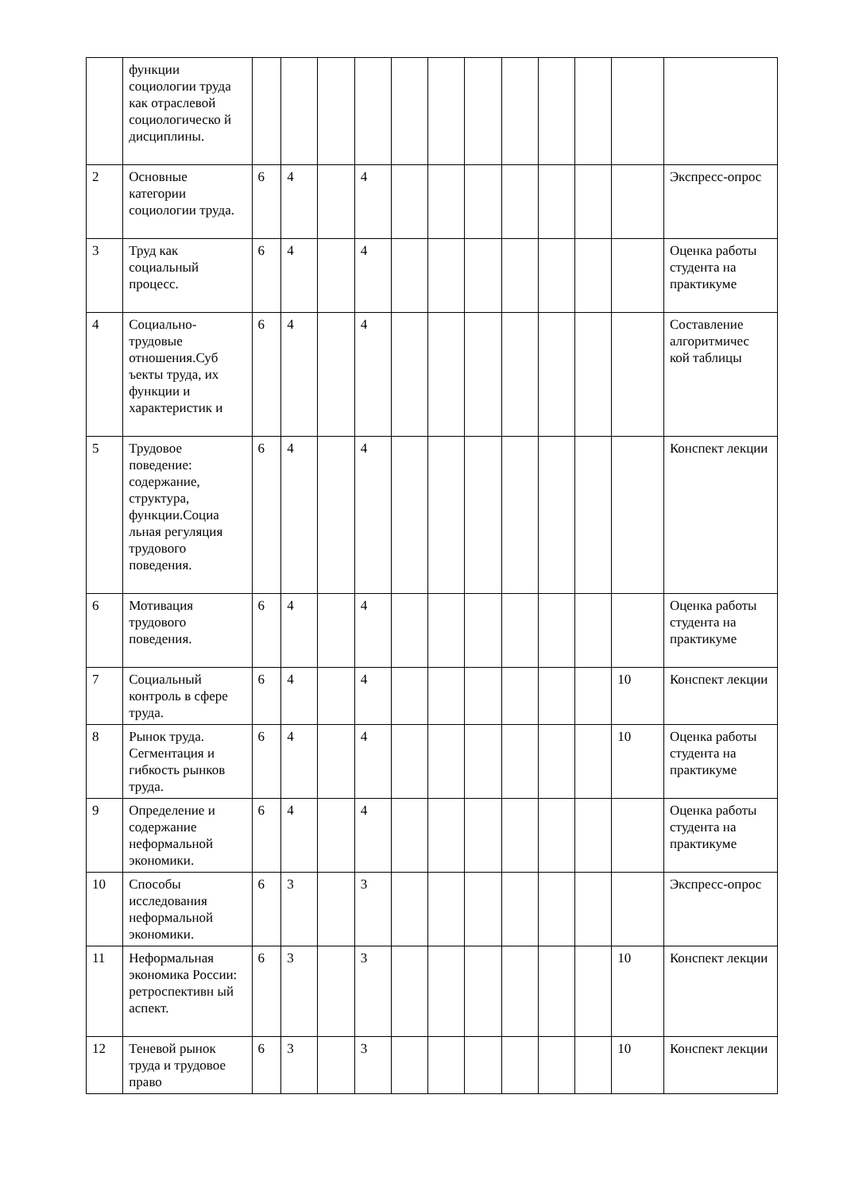| | функции социологии труда как отраслевой социологическо й дисциплины. | | | | | | | | | | | | |
| 2 | Основные категории социологии труда. | 6 | 4 | | 4 | | | | | | | | Экспресс-опрос |
| 3 | Труд как социальный процесс. | 6 | 4 | | 4 | | | | | | | | Оценка работы студента на практикуме |
| 4 | Социально-трудовые отношения.Суб ъекты труда, их функции и характеристик и | 6 | 4 | | 4 | | | | | | | | Составление алгоритмичес кой таблицы |
| 5 | Трудовое поведение: содержание, структура, функции.Социа льная регуляция трудового поведения. | 6 | 4 | | 4 | | | | | | | | Конспект лекции |
| 6 | Мотивация трудового поведения. | 6 | 4 | | 4 | | | | | | | | Оценка работы студента на практикуме |
| 7 | Социальный контроль в сфере труда. | 6 | 4 | | 4 | | | | | | | 10 | Конспект лекции |
| 8 | Рынок труда. Сегментация и гибкость рынков труда. | 6 | 4 | | 4 | | | | | | | 10 | Оценка работы студента на практикуме |
| 9 | Определение и содержание неформальной экономики. | 6 | 4 | | 4 | | | | | | | | Оценка работы студента на практикуме |
| 10 | Способы исследования неформальной экономики. | 6 | 3 | | 3 | | | | | | | | Экспресс-опрос |
| 11 | Неформальная экономика России: ретроспективн ый аспект. | 6 | 3 | | 3 | | | | | | | 10 | Конспект лекции |
| 12 | Теневой рынок труда и трудовое право | 6 | 3 | | 3 | | | | | | | 10 | Конспект лекции |